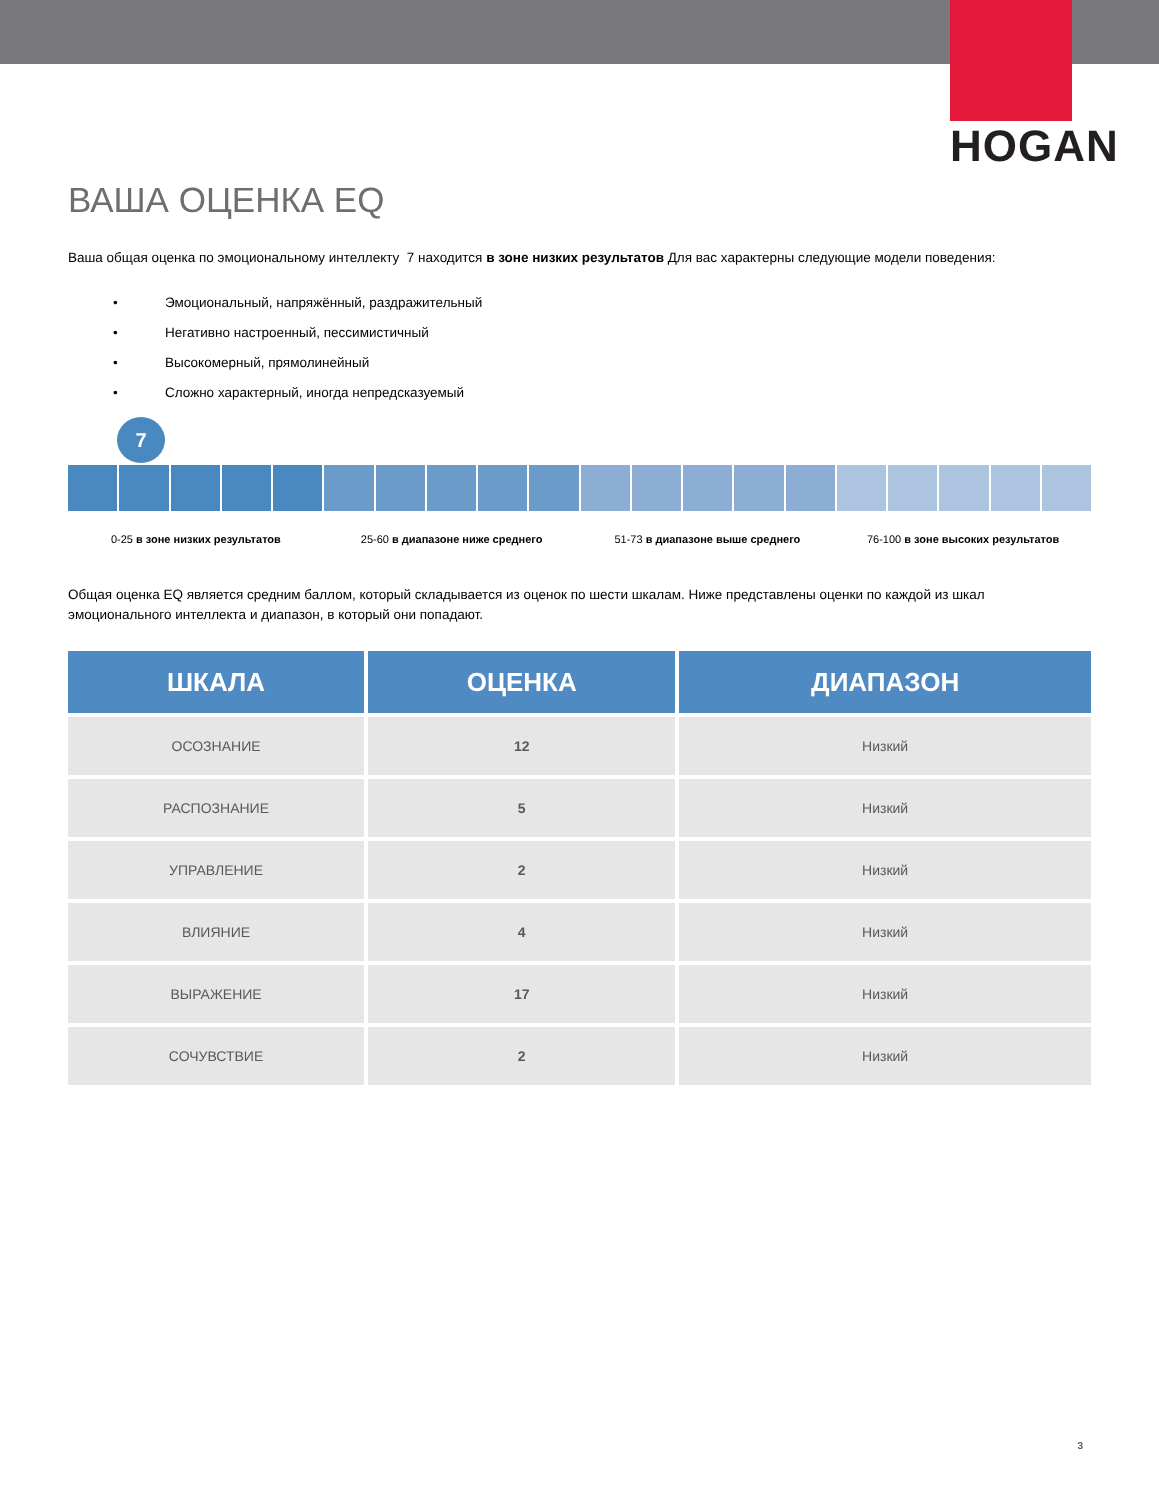HOGAN
ВАША ОЦЕНКА EQ
Ваша общая оценка по эмоциональному интеллекту 7 находится в зоне низких результатов Для вас характерны следующие модели поведения:
• Эмоциональный, напряжённый, раздражительный
• Негативно настроенный, пессимистичный
• Высокомерный, прямолинейный
• Сложно характерный, иногда непредсказуемый
7
0-25 в зоне низких результатов 25-60 в диапазоне ниже среднего
51-73 в диапазоне выше среднего
76-100 в зоне высоких результатов
Общая оценка EQ является средним баллом, который складывается из оценок по шести шкалам. Ниже представлены оценки по каждой из шкал эмоционального интеллекта и диапазон, в который они попадают.
| ШКАЛА | ОЦЕНКА | ДИАПАЗОН |
| --- | --- | --- |
| ОСОЗНАНИЕ | 12 | Низкий |
| РАСПОЗНАНИЕ | 5 | Низкий |
| УПРАВЛЕНИЕ | 2 | Низкий |
| ВЛИЯНИЕ | 4 | Низкий |
| ВЫРАЖЕНИЕ | 17 | Низкий |
| СОЧУВСТВИЕ | 2 | Низкий |
3